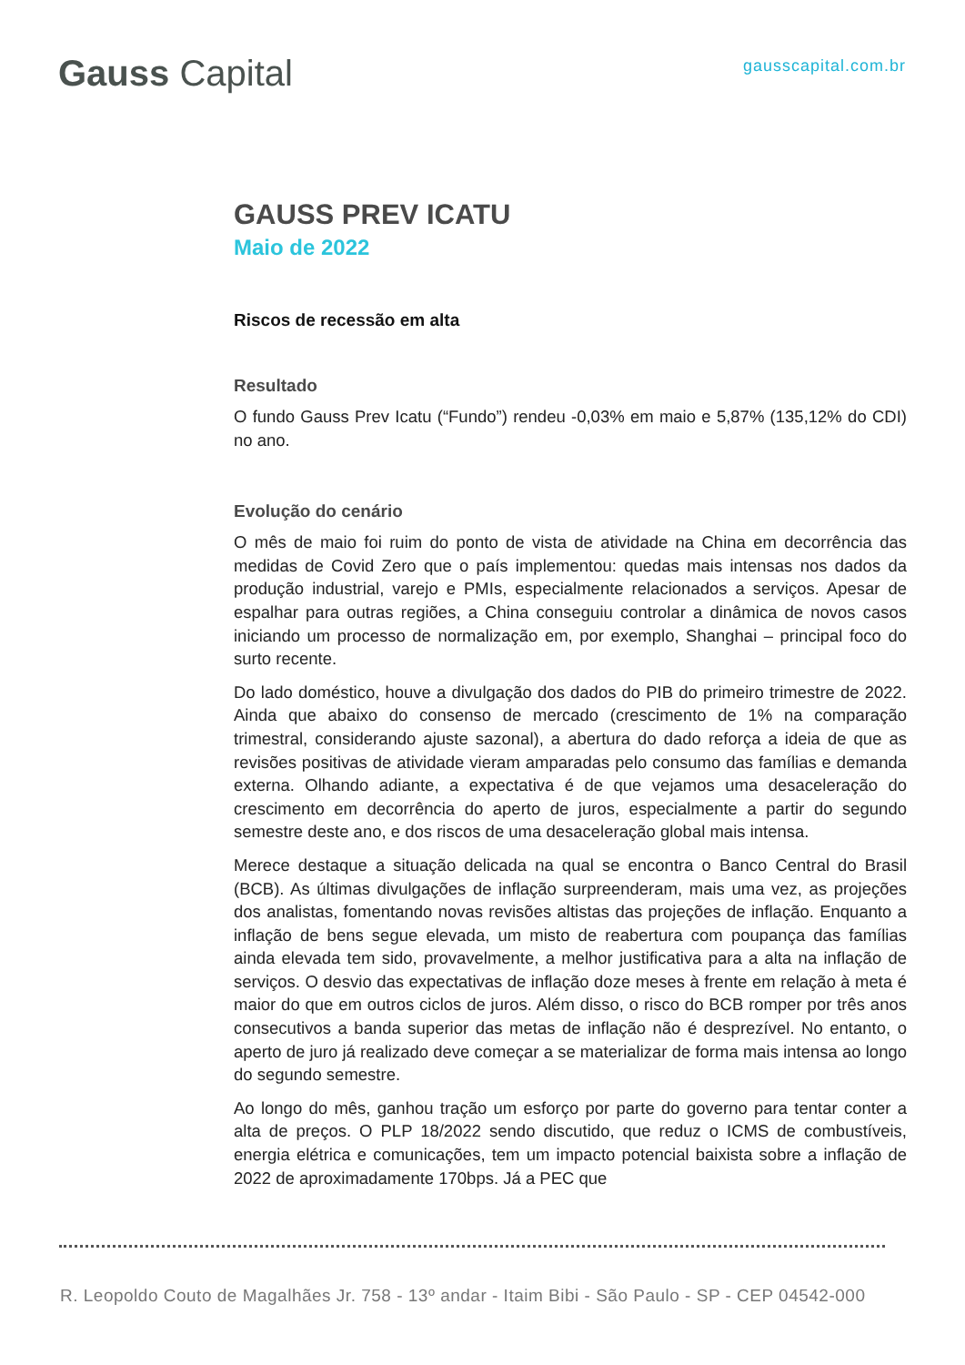Gauss Capital
gausscapital.com.br
GAUSS PREV ICATU
Maio de 2022
Riscos de recessão em alta
Resultado
O fundo Gauss Prev Icatu (“Fundo”) rendeu -0,03% em maio e 5,87% (135,12% do CDI) no ano.
Evolução do cenário
O mês de maio foi ruim do ponto de vista de atividade na China em decorrência das medidas de Covid Zero que o país implementou: quedas mais intensas nos dados da produção industrial, varejo e PMIs, especialmente relacionados a serviços. Apesar de espalhar para outras regiões, a China conseguiu controlar a dinâmica de novos casos iniciando um processo de normalização em, por exemplo, Shanghai – principal foco do surto recente.
Do lado doméstico, houve a divulgação dos dados do PIB do primeiro trimestre de 2022. Ainda que abaixo do consenso de mercado (crescimento de 1% na comparação trimestral, considerando ajuste sazonal), a abertura do dado reforça a ideia de que as revisões positivas de atividade vieram amparadas pelo consumo das famílias e demanda externa. Olhando adiante, a expectativa é de que vejamos uma desaceleração do crescimento em decorrência do aperto de juros, especialmente a partir do segundo semestre deste ano, e dos riscos de uma desaceleração global mais intensa.
Merece destaque a situação delicada na qual se encontra o Banco Central do Brasil (BCB). As últimas divulgações de inflação surpreenderam, mais uma vez, as projeções dos analistas, fomentando novas revisões altistas das projeções de inflação. Enquanto a inflação de bens segue elevada, um misto de reabertura com poupança das famílias ainda elevada tem sido, provavelmente, a melhor justificativa para a alta na inflação de serviços. O desvio das expectativas de inflação doze meses à frente em relação à meta é maior do que em outros ciclos de juros. Além disso, o risco do BCB romper por três anos consecutivos a banda superior das metas de inflação não é desprezível. No entanto, o aperto de juro já realizado deve começar a se materializar de forma mais intensa ao longo do segundo semestre.
Ao longo do mês, ganhou tração um esforço por parte do governo para tentar conter a alta de preços. O PLP 18/2022 sendo discutido, que reduz o ICMS de combustíveis, energia elétrica e comunicações, tem um impacto potencial baixista sobre a inflação de 2022 de aproximadamente 170bps. Já a PEC que
R. Leopoldo Couto de Magalhães Jr. 758 - 13º andar - Itaim Bibi - São Paulo - SP - CEP 04542-000